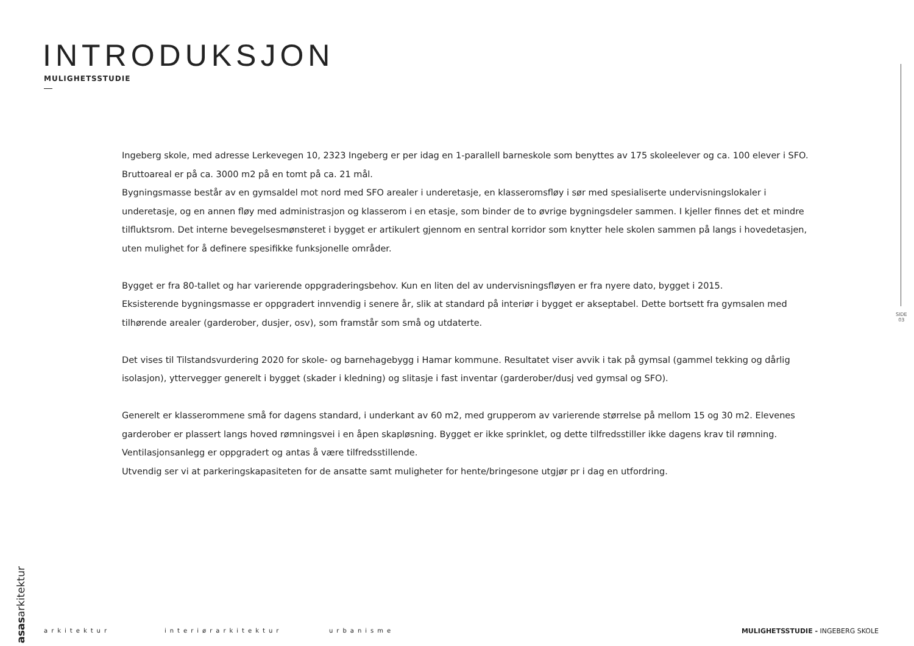INTRODUKSJON
MULIGHETSSTUDIE
Ingeberg skole, med adresse Lerkevegen 10, 2323 Ingeberg er per idag en 1-parallell barneskole som benyttes av 175 skoleelever og ca. 100 elever i SFO. Bruttoareal er på ca. 3000 m2 på en tomt på ca. 21 mål.
Bygningsmasse består av en gymsaldel mot nord med SFO arealer i underetasje, en klasseromsfløy i sør med spesialiserte undervisningslokaler i underetasje, og en annen fløy med administrasjon og klasserom i en etasje, som binder de to øvrige bygningsdeler sammen. I kjeller finnes det et mindre tilfluktsrom. Det interne bevegelsesmønsteret i bygget er artikulert gjennom en sentral korridor som knytter hele skolen sammen på langs i hovedetasjen, uten mulighet for å definere spesifikke funksjonelle områder.
Bygget er fra 80-tallet og har varierende oppgraderingsbehov. Kun en liten del av undervisningsfløyen er fra nyere dato, bygget i 2015.
Eksisterende bygningsmasse er oppgradert innvendig i senere år, slik at standard på interiør i bygget er akseptabel. Dette bortsett fra gymsalen med tilhørende arealer (garderober, dusjer, osv), som framstår som små og utdaterte.
Det vises til Tilstandsvurdering 2020 for skole- og barnehagebygg i Hamar kommune. Resultatet viser avvik i tak på gymsal (gammel tekking og dårlig isolasjon), yttervegger generelt i bygget (skader i kledning) og slitasje i fast inventar (garderober/dusj ved gymsal og SFO).
Generelt er klasserommene små for dagens standard, i underkant av 60 m2, med grupperom av varierende størrelse på mellom 15 og 30 m2. Elevenes garderober er plassert langs hoved rømningsvei i en åpen skapløsning. Bygget er ikke sprinklet, og dette tilfredsstiller ikke dagens krav til rømning.
Ventilasjonsanlegg er oppgradert og antas å være tilfredsstillende.
Utvendig ser vi at parkeringskapasiteten for de ansatte samt muligheter for hente/bringesone utgjør pr i dag en utfordring.
SIDE
03
asasarkitektur
arkitektur interiørarkitektur urbanisme
MULIGHETSSTUDIE - INGEBERG SKOLE